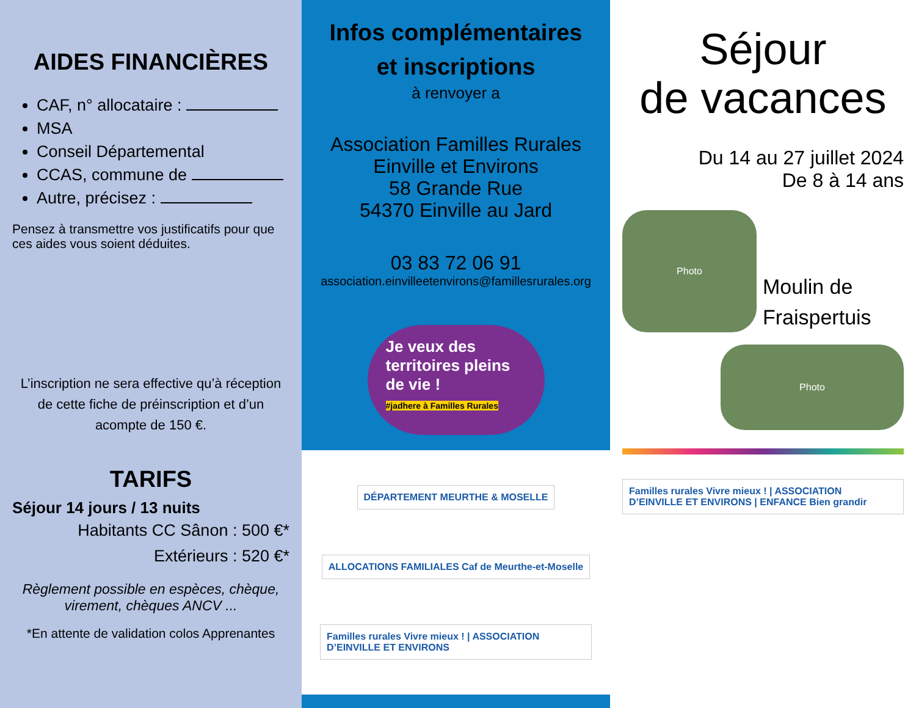AIDES FINANCIÈRES
CAF, n° allocataire :
MSA
Conseil Départemental
CCAS, commune de
Autre, précisez :
Pensez à transmettre vos justificatifs pour que ces aides vous soient déduites.
L’inscription ne sera effective qu’à réception de cette fiche de préinscription et d’un acompte de 150 €.
TARIFS
Séjour 14 jours / 13 nuits
Habitants CC Sânon : 500 €*
Extérieurs : 520 €*
Règlement possible en espèces, chèque, virement, chèques ANCV ...
*En attente de validation colos Apprenantes
Infos complémentaires
et inscriptions
à renvoyer a
Association Familles Rurales
Einville et Environs
58 Grande Rue
54370 Einville au Jard
03 83 72 06 91
association.einvilleetenvirons@famillesrurales.org
Je veux des territoires pleins de vie !
#jadhere à Familles Rurales
DÉPARTEMENT MEURTHE & MOSELLE
ALLOCATIONS FAMILIALES Caf de Meurthe-et-Moselle
Familles rurales Vivre mieux ! | ASSOCIATION D’EINVILLE ET ENVIRONS
Séjour
de vacances
Du 14 au 27 juillet 2024
De 8 à 14 ans
Photo
Moulin de
Fraispertuis
Photo
Familles rurales Vivre mieux ! | ASSOCIATION D’EINVILLE ET ENVIRONS | ENFANCE Bien grandir